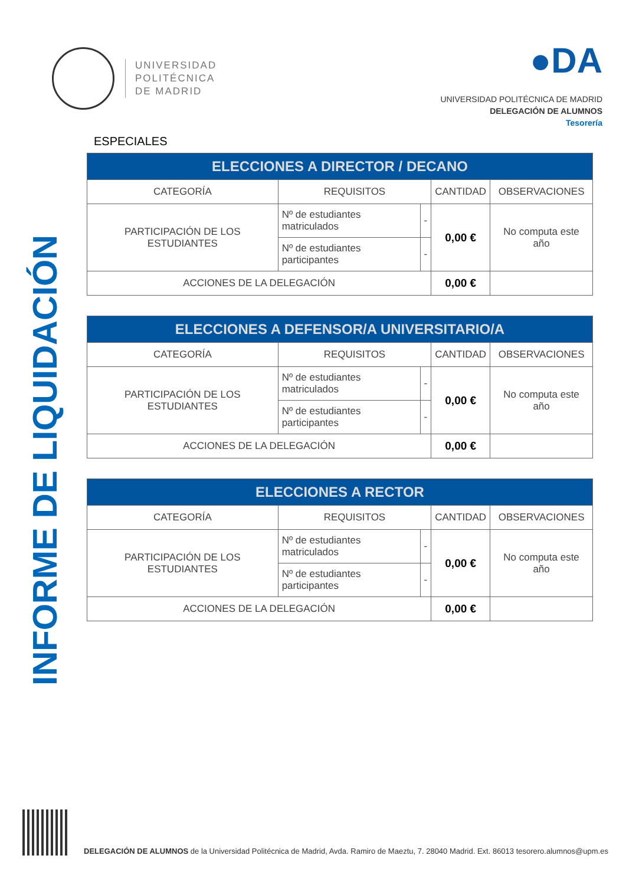UNIVERSIDAD
POLITÉCNICA
DE MADRID
●DA
UNIVERSIDAD POLITÉCNICA DE MADRID
DELEGACIÓN DE ALUMNOS
Tesorería
INFORME DE LIQUIDACIÓN
ESPECIALES
| ELECCIONES A DIRECTOR / DECANO | | | | |
| --- | --- | --- | --- | --- |
| CATEGORÍA | REQUISITOS | | CANTIDAD | OBSERVACIONES |
| PARTICIPACIÓN DE LOS ESTUDIANTES | Nº de estudiantes matriculados | - | 0,00 € | No computa este año |
| | Nº de estudiantes participantes | - | | |
| ACCIONES DE LA DELEGACIÓN | | | 0,00 € | |
| ELECCIONES A DEFENSOR/A UNIVERSITARIO/A | | | | |
| --- | --- | --- | --- | --- |
| CATEGORÍA | REQUISITOS | | CANTIDAD | OBSERVACIONES |
| PARTICIPACIÓN DE LOS ESTUDIANTES | Nº de estudiantes matriculados | - | 0,00 € | No computa este año |
| | Nº de estudiantes participantes | - | | |
| ACCIONES DE LA DELEGACIÓN | | | 0,00 € | |
| ELECCIONES A RECTOR | | | | |
| --- | --- | --- | --- | --- |
| CATEGORÍA | REQUISITOS | | CANTIDAD | OBSERVACIONES |
| PARTICIPACIÓN DE LOS ESTUDIANTES | Nº de estudiantes matriculados | - | 0,00 € | No computa este año |
| | Nº de estudiantes participantes | - | | |
| ACCIONES DE LA DELEGACIÓN | | | 0,00 € | |
DELEGACIÓN DE ALUMNOS de la Universidad Politécnica de Madrid, Avda. Ramiro de Maeztu, 7. 28040 Madrid. Ext. 86013 tesorero.alumnos@upm.es